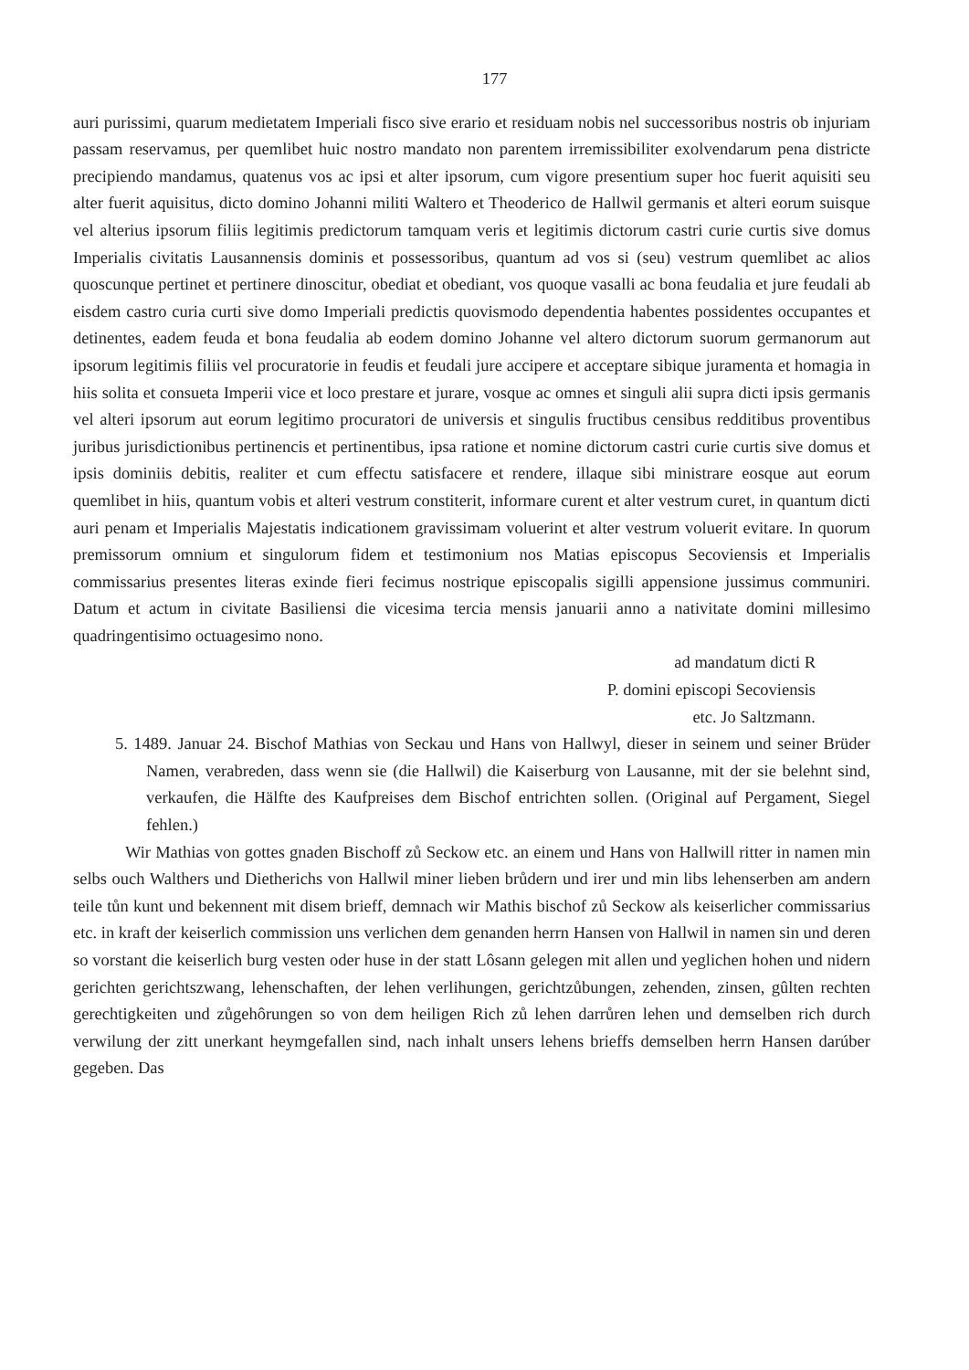177
auri purissimi, quarum medietatem Imperiali fisco sive erario et residuam nobis nel successoribus nostris ob injuriam passam reservamus, per quemlibet huic nostro mandato non parentem irremissibiliter exolvendarum pena districte precipiendo mandamus, quatenus vos ac ipsi et alter ipsorum, cum vigore presentium super hoc fuerit aquisiti seu alter fuerit aquisitus, dicto domino Johanni militi Waltero et Theoderico de Hallwil germanis et alteri eorum suisque vel alterius ipsorum filiis legitimis predictorum tamquam veris et legitimis dictorum castri curie curtis sive domus Imperialis civitatis Lausannensis dominis et possessoribus, quantum ad vos si (seu) vestrum quemlibet ac alios quoscunque pertinet et pertinere dinoscitur, obediat et obediant, vos quoque vasalli ac bona feudalia et jure feudali ab eisdem castro curia curti sive domo Imperiali predictis quovismodo dependentia habentes possidentes occupantes et detinentes, eadem feuda et bona feudalia ab eodem domino Johanne vel altero dictorum suorum germanorum aut ipsorum legitimis filiis vel procuratorie in feudis et feudali jure accipere et acceptare sibique juramenta et homagia in hiis solita et consueta Imperii vice et loco prestare et jurare, vosque ac omnes et singuli alii supra dicti ipsis germanis vel alteri ipsorum aut eorum legitimo procuratori de universis et singulis fructibus censibus redditibus proventibus juribus jurisdictionibus pertinencis et pertinentibus, ipsa ratione et nomine dictorum castri curie curtis sive domus et ipsis dominiis debitis, realiter et cum effectu satisfacere et rendere, illaque sibi ministrare eosque aut eorum quemlibet in hiis, quantum vobis et alteri vestrum constiterit, informare curent et alter vestrum curet, in quantum dicti auri penam et Imperialis Majestatis indicationem gravissimam voluerint et alter vestrum voluerit evitare. In quorum premissorum omnium et singulorum fidem et testimonium nos Matias episcopus Secoviensis et Imperialis commissarius presentes literas exinde fieri fecimus nostrique episcopalis sigilli appensione jussimus communiri. Datum et actum in civitate Basiliensi die vicesima tercia mensis januarii anno a nativitate domini millesimo quadringentisimo octuagesimo nono.
ad mandatum dicti R
P. domini episcopi Secoviensis
etc. Jo Saltzmann.
5. 1489. Januar 24. Bischof Mathias von Seckau und Hans von Hallwyl, dieser in seinem und seiner Brüder Namen, verabreden, dass wenn sie (die Hallwil) die Kaiserburg von Lausanne, mit der sie belehnt sind, verkaufen, die Hälfte des Kaufpreises dem Bischof entrichten sollen. (Original auf Pergament, Siegel fehlen.)
Wir Mathias von gottes gnaden Bischoff zů Seckow etc. an einem und Hans von Hallwill ritter in namen min selbs ouch Walthers und Dietherichs von Hallwil miner lieben brůdern und irer und min libs lehenserben am andern teile tůn kunt und bekennent mit disem brieff, demnach wir Mathis bischof zů Seckow als keiserlicher commissarius etc. in kraft der keiserlich commission uns verlichen dem genanden herrn Hansen von Hallwil in namen sin und deren so vorstant die keiserlich burg vesten oder huse in der statt Lôsann gelegen mit allen und yeglichen hohen und nidern gerichten gerichtszwang, lehenschaften, der lehen verlihungen, gerichtzůbungen, zehenden, zinsen, gûlten rechten gerechtigkeiten und zůgehôrungen so von dem heiligen Rich zů lehen darrůren lehen und demselben rich durch verwilung der zitt unerkant heymgefallen sind, nach inhalt unsers lehens brieffs demselben herrn Hansen darúber gegeben. Das